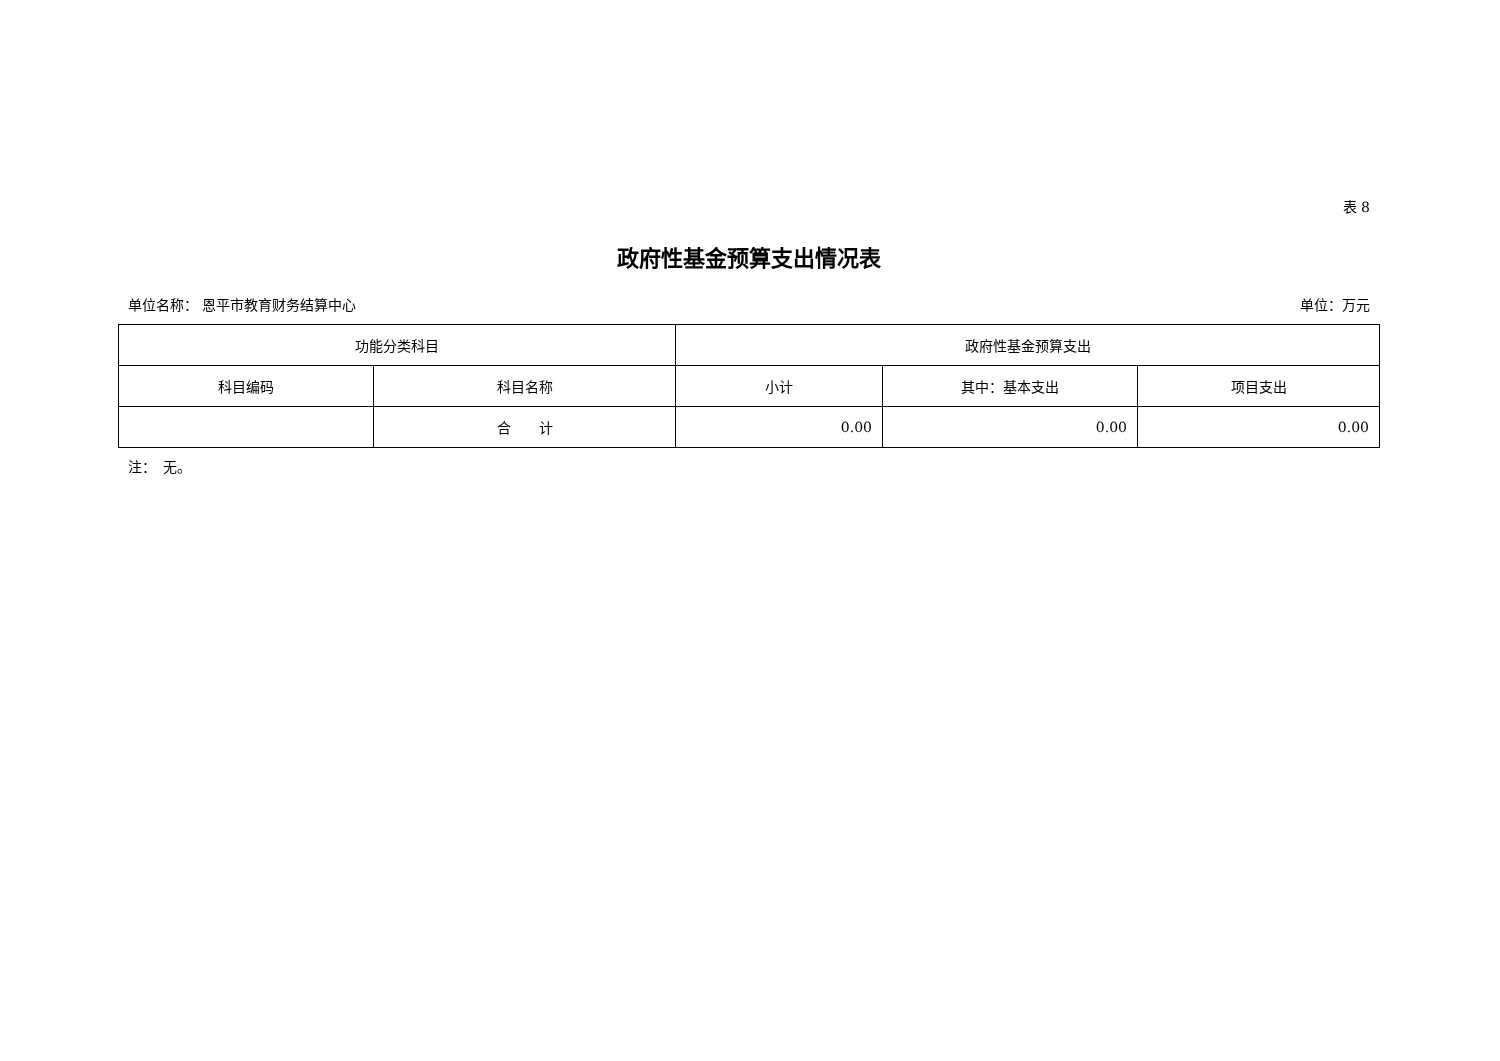表 8
政府性基金预算支出情况表
单位名称： 恩平市教育财务结算中心 单位：万元
| 功能分类科目 | | 政府性基金预算支出 | | |
| --- | --- | --- | --- | --- |
| 科目编码 | 科目名称 | 小计 | 其中：基本支出 | 项目支出 |
| | 合 计 | 0.00 | 0.00 | 0.00 |
注：　无。